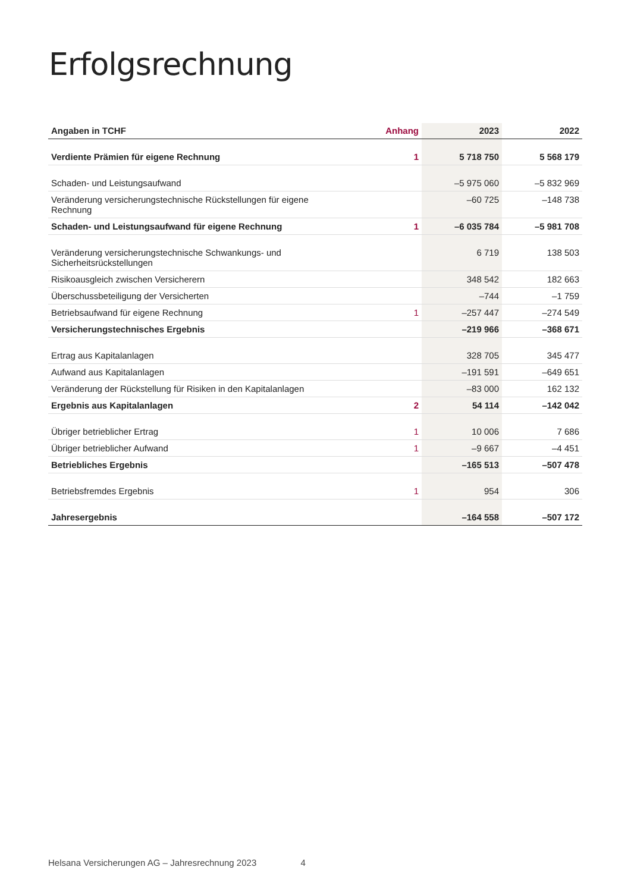Erfolgsrechnung
| Angaben in TCHF | Anhang | 2023 | 2022 |
| --- | --- | --- | --- |
| Verdiente Prämien für eigene Rechnung | 1 | 5 718 750 | 5 568 179 |
| Schaden- und Leistungsaufwand | | –5 975 060 | –5 832 969 |
| Veränderung versicherungstechnische Rückstellungen für eigene Rechnung | | –60 725 | –148 738 |
| Schaden- und Leistungsaufwand für eigene Rechnung | 1 | –6 035 784 | –5 981 708 |
| Veränderung versicherungstechnische Schwankungs- und Sicherheitsrückstellungen | | 6 719 | 138 503 |
| Risikoausgleich zwischen Versicherern | | 348 542 | 182 663 |
| Überschussbeteiligung der Versicherten | | –744 | –1 759 |
| Betriebsaufwand für eigene Rechnung | 1 | –257 447 | –274 549 |
| Versicherungstechnisches Ergebnis | | –219 966 | –368 671 |
| Ertrag aus Kapitalanlagen | | 328 705 | 345 477 |
| Aufwand aus Kapitalanlagen | | –191 591 | –649 651 |
| Veränderung der Rückstellung für Risiken in den Kapitalanlagen | | –83 000 | 162 132 |
| Ergebnis aus Kapitalanlagen | 2 | 54 114 | –142 042 |
| Übriger betrieblicher Ertrag | 1 | 10 006 | 7 686 |
| Übriger betrieblicher Aufwand | 1 | –9 667 | –4 451 |
| Betriebliches Ergebnis | | –165 513 | –507 478 |
| Betriebsfremdes Ergebnis | 1 | 954 | 306 |
| Jahresergebnis | | –164 558 | –507 172 |
Helsana Versicherungen AG – Jahresrechnung 2023 4